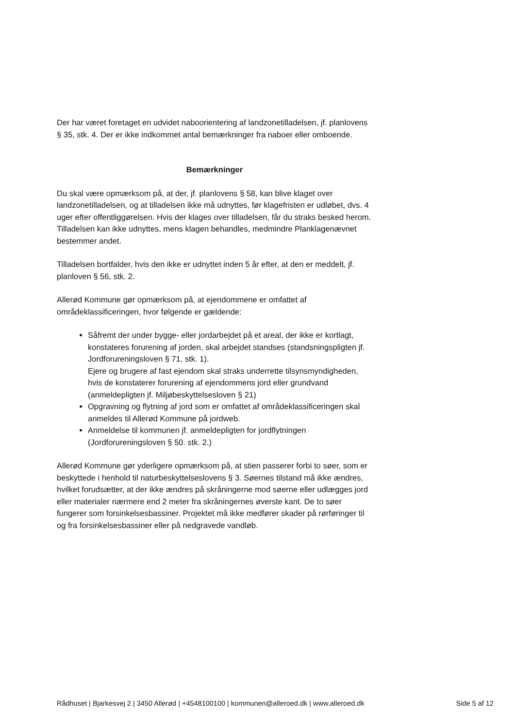Der har været foretaget en udvidet naboorientering af landzonetilladelsen, jf. planlovens § 35, stk. 4. Der er ikke indkommet antal bemærkninger fra naboer eller omboende.
Bemærkninger
Du skal være opmærksom på, at der, jf. planlovens § 58, kan blive klaget over landzonetilladelsen, og at tilladelsen ikke må udnyttes, før klagefristen er udløbet, dvs. 4 uger efter offentliggørelsen. Hvis der klages over tilladelsen, får du straks besked herom. Tilladelsen kan ikke udnyttes, mens klagen behandles, medmindre Planklagenævnet bestemmer andet.
Tilladelsen bortfalder, hvis den ikke er udnyttet inden 5 år efter, at den er meddelt, jf. planloven § 56, stk. 2.
Allerød Kommune gør opmærksom på, at ejendommene er omfattet af områdeklassificeringen, hvor følgende er gældende:
Såfremt der under bygge- eller jordarbejdet på et areal, der ikke er kortlagt, konstateres forurening af jorden, skal arbejdet standses (standsningspligten jf. Jordforureningsloven § 71, stk. 1).
Ejere og brugere af fast ejendom skal straks underrette tilsynsmyndigheden, hvis de konstaterer forurening af ejendommens jord eller grundvand (anmeldepligten jf. Miljøbeskyttelsesloven § 21)
Opgravning og flytning af jord som er omfattet af områdeklassificeringen skal anmeldes til Allerød Kommune på jordweb.
Anmeldelse til kommunen jf. anmeldepligten for jordflytningen (Jordforureningsloven § 50. stk. 2.)
Allerød Kommune gør yderligere opmærksom på, at stien passerer forbi to søer, som er beskyttede i henhold til naturbeskyttelseslovens § 3. Søernes tilstand må ikke ændres, hvilket forudsætter, at der ikke ændres på skråningerne mod søerne eller udlægges jord eller materialer nærmere end 2 meter fra skråningernes øverste kant. De to søer fungerer som forsinkelsesbassiner. Projektet må ikke medfører skader på rørføringer til og fra forsinkelsesbassiner eller på nedgravede vandløb.
Rådhuset | Bjarkesvej 2 | 3450 Allerød | +4548100100 | kommunen@alleroed.dk | www.alleroed.dk Side 5 af 12